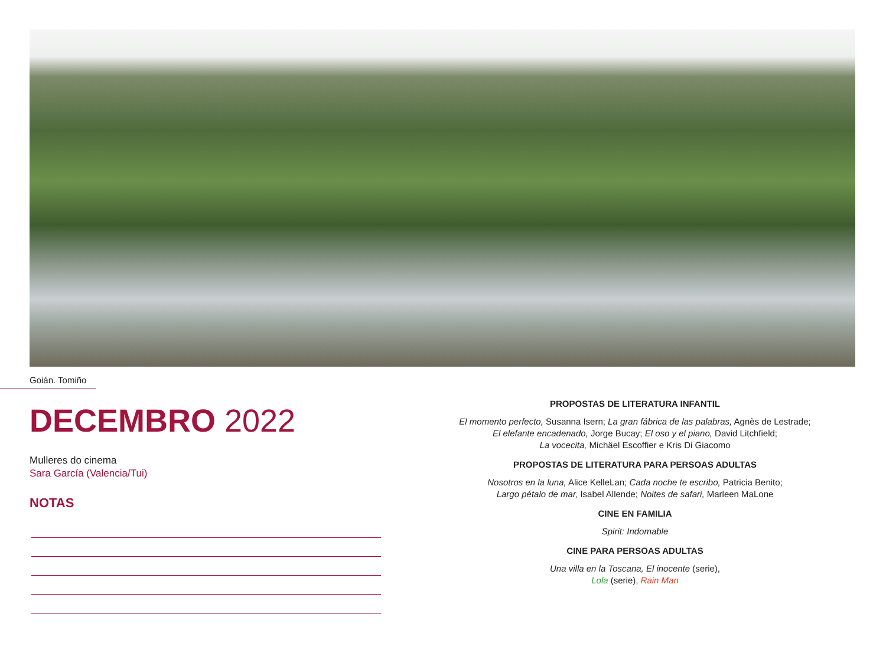Goián. Tomiño
DECEMBRO 2022
Mulleres do cinema
Sara García (Valencia/Tui)
NOTAS
PROPOSTAS DE LITERATURA INFANTIL
El momento perfecto, Susanna Isern; La gran fábrica de las palabras, Agnès de Lestrade;
El elefante encadenado, Jorge Bucay; El oso y el piano, David Litchfield;
La vocecita, Michäel Escoffier e Kris Di Giacomo
PROPOSTAS DE LITERATURA PARA PERSOAS ADULTAS
Nosotros en la luna, Alice KelleLan; Cada noche te escribo, Patricia Benito;
Largo pétalo de mar, Isabel Allende; Noites de safari, Marleen MaLone
CINE EN FAMILIA
Spirit: Indomable
CINE PARA PERSOAS ADULTAS
Una villa en la Toscana, El inocente (serie),
Lola (serie), Rain Man